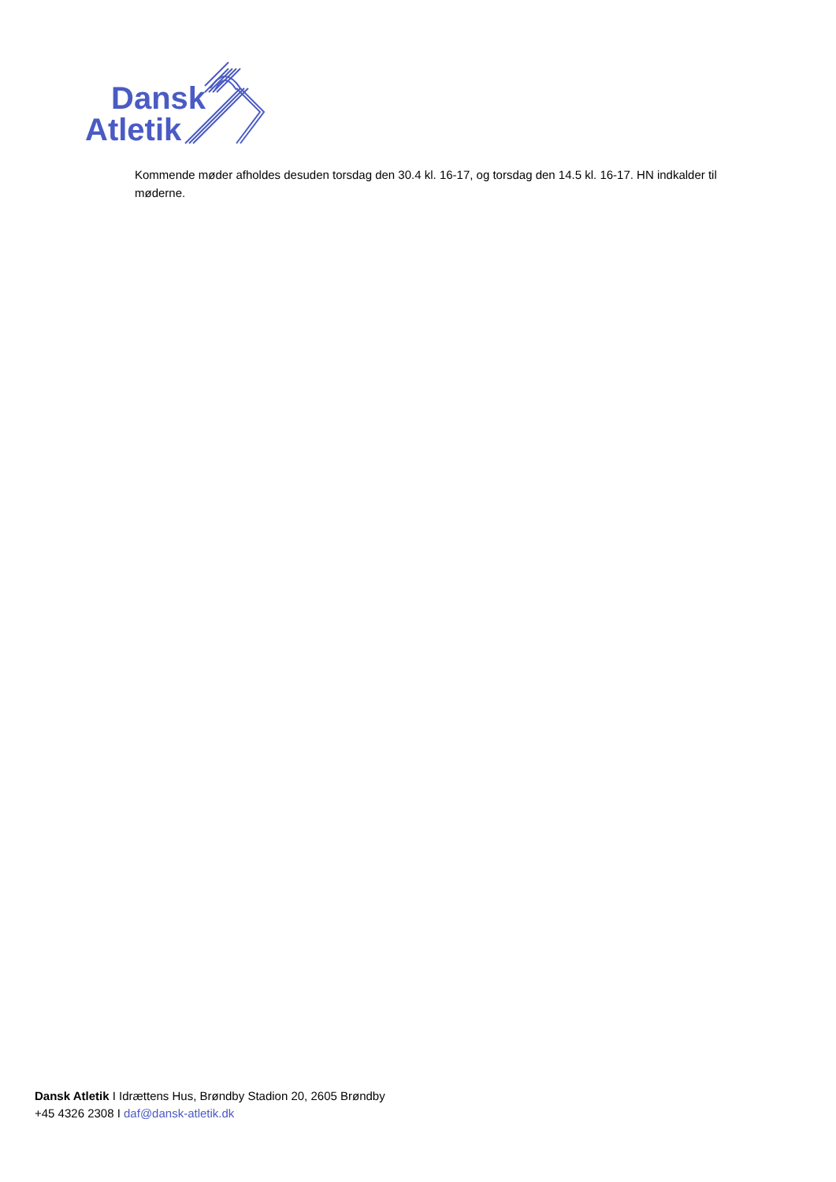Dansk
Atletik
Kommende møder afholdes desuden torsdag den 30.4 kl. 16-17, og torsdag den 14.5 kl. 16-17. HN indkalder til møderne.
Dansk Atletik I Idrættens Hus, Brøndby Stadion 20, 2605 Brøndby
+45 4326 2308 I daf@dansk-atletik.dk